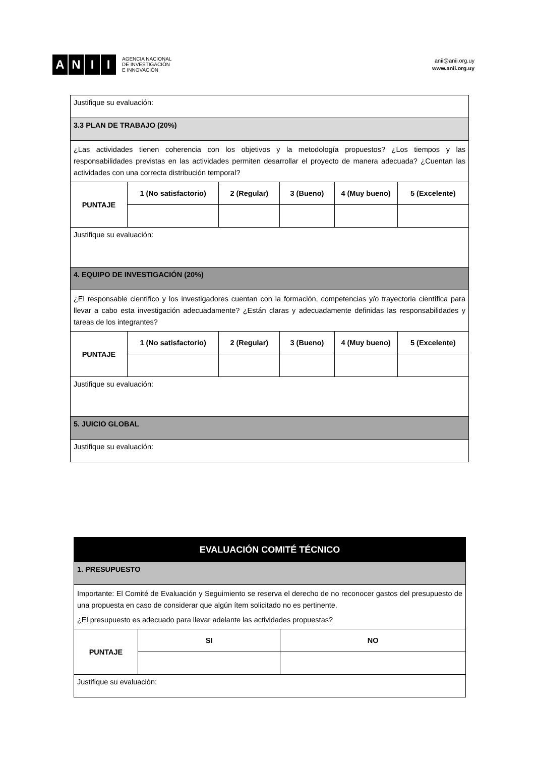ANII
AGENCIA NACIONAL
DE INVESTIGACIÓN
E INNOVACIÓN
anii@anii.org.uy
www.anii.org.uy
| Justifique su evaluación: | | | | | |
| 3.3 PLAN DE TRABAJO (20%) | | | | | |
| ¿Las actividades tienen coherencia con los objetivos y la metodología propuestos? ¿Los tiempos y las responsabilidades previstas en las actividades permiten desarrollar el proyecto de manera adecuada? ¿Cuentan las actividades con una correcta distribución temporal? | | | | | |
| PUNTAJE | 1 (No satisfactorio) | 2 (Regular) | 3 (Bueno) | 4 (Muy bueno) | 5 (Excelente) |
| Justifique su evaluación: | | | | | |
| 4. EQUIPO DE INVESTIGACIÓN (20%) | | | | | |
| ¿El responsable científico y los investigadores cuentan con la formación, competencias y/o trayectoria científica para llevar a cabo esta investigación adecuadamente? ¿Están claras y adecuadamente definidas las responsabilidades y tareas de los integrantes? | | | | | |
| PUNTAJE | 1 (No satisfactorio) | 2 (Regular) | 3 (Bueno) | 4 (Muy bueno) | 5 (Excelente) |
| Justifique su evaluación: | | | | | |
| 5. JUICIO GLOBAL | | | | | |
| Justifique su evaluación: | | | | | |
| EVALUACIÓN COMITÉ TÉCNICO | | |
| 1. PRESUPUESTO | | |
| Importante: El Comité de Evaluación y Seguimiento se reserva el derecho de no reconocer gastos del presupuesto de una propuesta en caso de considerar que algún ítem solicitado no es pertinente. ¿El presupuesto es adecuado para llevar adelante las actividades propuestas? | | |
| PUNTAJE | SI | NO |
| Justifique su evaluación: | | |